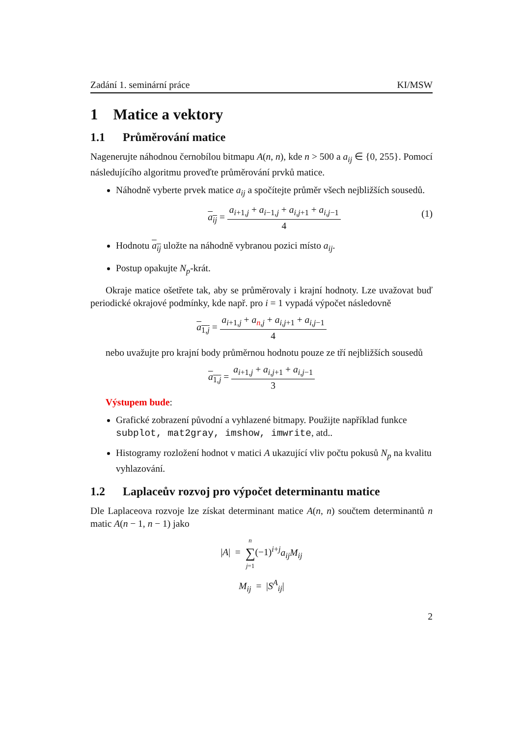Zadání 1. seminární práce KI/MSW
1 Matice a vektory
1.1 Průměrování matice
Nagenerujte náhodnou černobílou bitmapu A(n, n), kde n > 500 a a<sub>ij</sub> ∈ {0, 255}. Pomocí následujícího algoritmu proveďte průměrování prvků matice.
Náhodně vyberte prvek matice a<sub>ij</sub> a spočítejte průměr všech nejbližších sousedů.
a<sub>ij</sub> = a<sub>i+1,j</sub> + a<sub>i−1,j</sub> + a<sub>i,j+1</sub> + a<sub>i,j−1</sub> 4
(1)
Hodnotu a<sub>ij</sub> uložte na náhodně vybranou pozici místo a<sub>ij</sub>.
Postup opakujte N<sub>p</sub>-krát.
Okraje matice ošetřete tak, aby se průměrovaly i krajní hodnoty. Lze uvažovat buď periodické okrajové podmínky, kde např. pro i = 1 vypadá výpočet následovně
a<sub>1,j</sub> = a<sub>i+1,j</sub> + a<sub>n,j</sub> + a<sub>i,j+1</sub> + a<sub>i,j−1</sub> 4
nebo uvažujte pro krajní body průměrnou hodnotu pouze ze tří nejbližších sousedů
a<sub>1,j</sub> = a<sub>i+1,j</sub> + a<sub>i,j+1</sub> + a<sub>i,j−1</sub> 3
Výstupem bude:
Grafické zobrazení původní a vyhlazené bitmapy. Použijte například funkce subplot, mat2gray, imshow, imwrite, atd..
Histogramy rozložení hodnot v matici A ukazující vliv počtu pokusů N<sub>p</sub> na kvalitu vyhlazování.
1.2 Laplaceův rozvoj pro výpočet determinantu matice
Dle Laplaceova rozvoje lze získat determinant matice A(n, n) součtem determinantů n matic A(n − 1, n − 1) jako
|A| = n ∑ j=1(−1)<sup>i+j</sup>a<sub>ij</sub>M<sub>ij</sub>
M<sub>ij</sub> = |S<sup>A</sup><sub>ij</sub>|
2